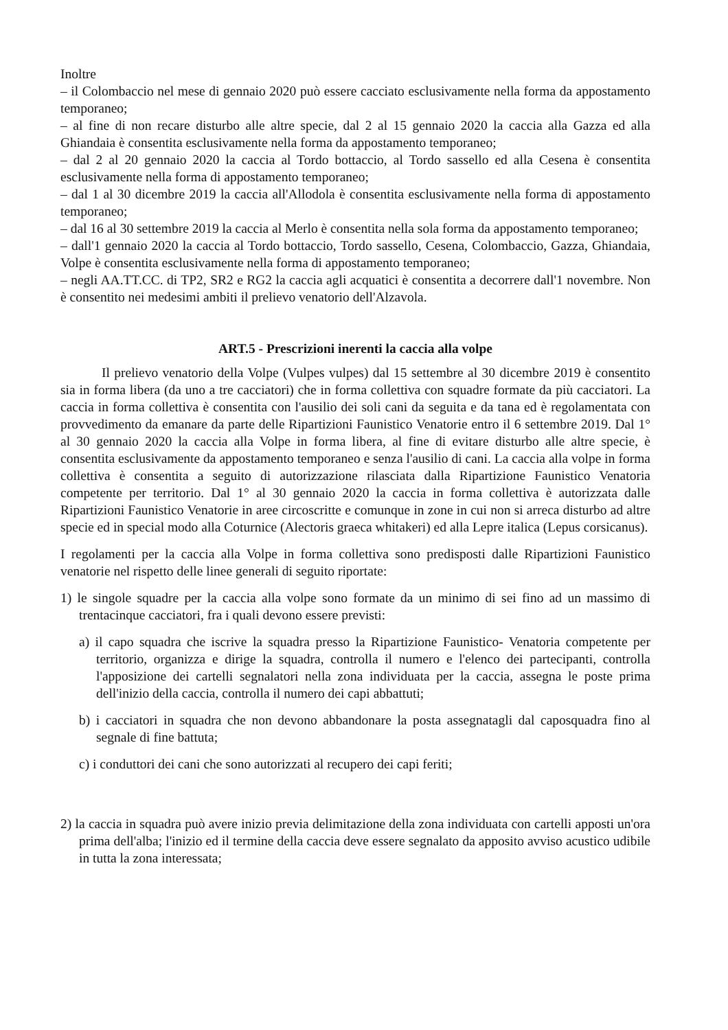Inoltre
– il Colombaccio nel mese di gennaio 2020 può essere cacciato esclusivamente nella forma da appostamento temporaneo;
– al fine di non recare disturbo alle altre specie, dal 2 al 15 gennaio 2020 la caccia alla Gazza ed alla Ghiandaia è consentita esclusivamente nella forma da appostamento temporaneo;
– dal 2 al 20 gennaio 2020 la caccia al Tordo bottaccio, al Tordo sassello ed alla Cesena è consentita esclusivamente nella forma di appostamento temporaneo;
– dal 1 al 30 dicembre 2019 la caccia all'Allodola è consentita esclusivamente nella forma di appostamento temporaneo;
– dal 16 al 30 settembre 2019 la caccia al Merlo è consentita nella sola forma da appostamento temporaneo;
– dall'1 gennaio 2020 la caccia al Tordo bottaccio, Tordo sassello, Cesena, Colombaccio, Gazza, Ghiandaia, Volpe è consentita esclusivamente nella forma di appostamento temporaneo;
– negli AA.TT.CC. di TP2, SR2 e RG2 la caccia agli acquatici è consentita a decorrere dall'1 novembre. Non è consentito nei medesimi ambiti il prelievo venatorio dell'Alzavola.
ART.5 - Prescrizioni inerenti la caccia alla volpe
Il prelievo venatorio della Volpe (Vulpes vulpes) dal 15 settembre al 30 dicembre 2019 è consentito sia in forma libera (da uno a tre cacciatori) che in forma collettiva con squadre formate da più cacciatori. La caccia in forma collettiva è consentita con l'ausilio dei soli cani da seguita e da tana ed è regolamentata con provvedimento da emanare da parte delle Ripartizioni Faunistico Venatorie entro il 6 settembre 2019. Dal 1° al 30 gennaio 2020 la caccia alla Volpe in forma libera, al fine di evitare disturbo alle altre specie, è consentita esclusivamente da appostamento temporaneo e senza l'ausilio di cani. La caccia alla volpe in forma collettiva è consentita a seguito di autorizzazione rilasciata dalla Ripartizione Faunistico Venatoria competente per territorio. Dal 1° al 30 gennaio 2020 la caccia in forma collettiva è autorizzata dalle Ripartizioni Faunistico Venatorie in aree circoscritte e comunque in zone in cui non si arreca disturbo ad altre specie ed in special modo alla Coturnice (Alectoris graeca whitakeri) ed alla Lepre italica (Lepus corsicanus).
I regolamenti per la caccia alla Volpe in forma collettiva sono predisposti dalle Ripartizioni Faunistico venatorie nel rispetto delle linee generali di seguito riportate:
1) le singole squadre per la caccia alla volpe sono formate da un minimo di sei fino ad un massimo di trentacinque cacciatori, fra i quali devono essere previsti:
a) il capo squadra che iscrive la squadra presso la Ripartizione Faunistico- Venatoria competente per territorio, organizza e dirige la squadra, controlla il numero e l'elenco dei partecipanti, controlla l'apposizione dei cartelli segnalatori nella zona individuata per la caccia, assegna le poste prima dell'inizio della caccia, controlla il numero dei capi abbattuti;
b) i cacciatori in squadra che non devono abbandonare la posta assegnatagli dal caposquadra fino al segnale di fine battuta;
c) i conduttori dei cani che sono autorizzati al recupero dei capi feriti;
2) la caccia in squadra può avere inizio previa delimitazione della zona individuata con cartelli apposti un'ora prima dell'alba; l'inizio ed il termine della caccia deve essere segnalato da apposito avviso acustico udibile in tutta la zona interessata;